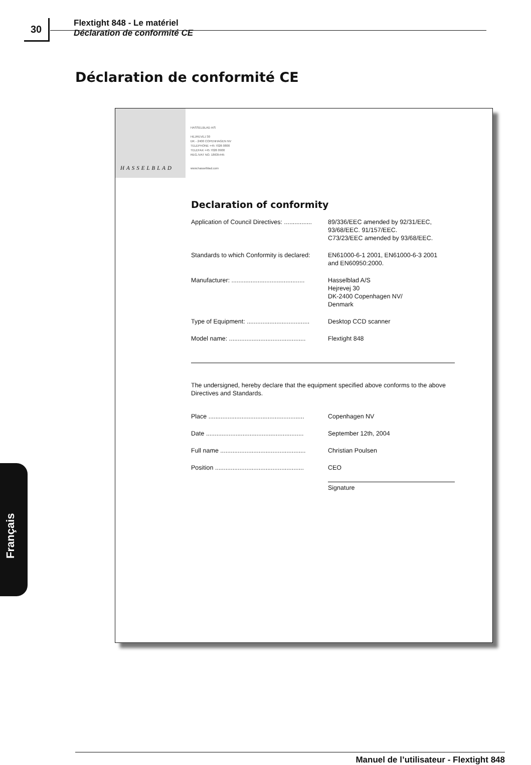30
Flextight 848 - Le matériel
Déclaration de conformité CE
Déclaration de conformité CE
HASSELBLAD
HASSELBLAD A/S
HEJREVEJ 30
DK - 2400 COPENHAGEN NV
TELEPHONE +45 7026 0800
TELEFAX +45 7026 0900
REG./VAT NO. 18635445
www.hasselblad.com
Declaration of conformity
Application of Council Directives: ................
89/336/EEC amended by 92/31/EEC,
93/68/EEC. 91/157/EEC.
C73/23/EEC amended by 93/68/EEC.
Standards to which Conformity is declared:
EN61000-6-1 2001, EN61000-6-3 2001
and EN60950:2000.
Manufacturer: ..........................................
Hasselblad A/S
Hejrevej 30
DK-2400 Copenhagen NV/
Denmark
Type of Equipment: ....................................
Desktop CCD scanner
Model name: ............................................
Flextight 848
The undersigned, hereby declare that the equipment specified above conforms to the above Directives and Standards.
Place .......................................................
Copenhagen NV
Date ........................................................
September 12th, 2004
Full name .................................................
Christian Poulsen
Position ...................................................
CEO
Signature
Français
Manuel de l’utilisateur - Flextight 848